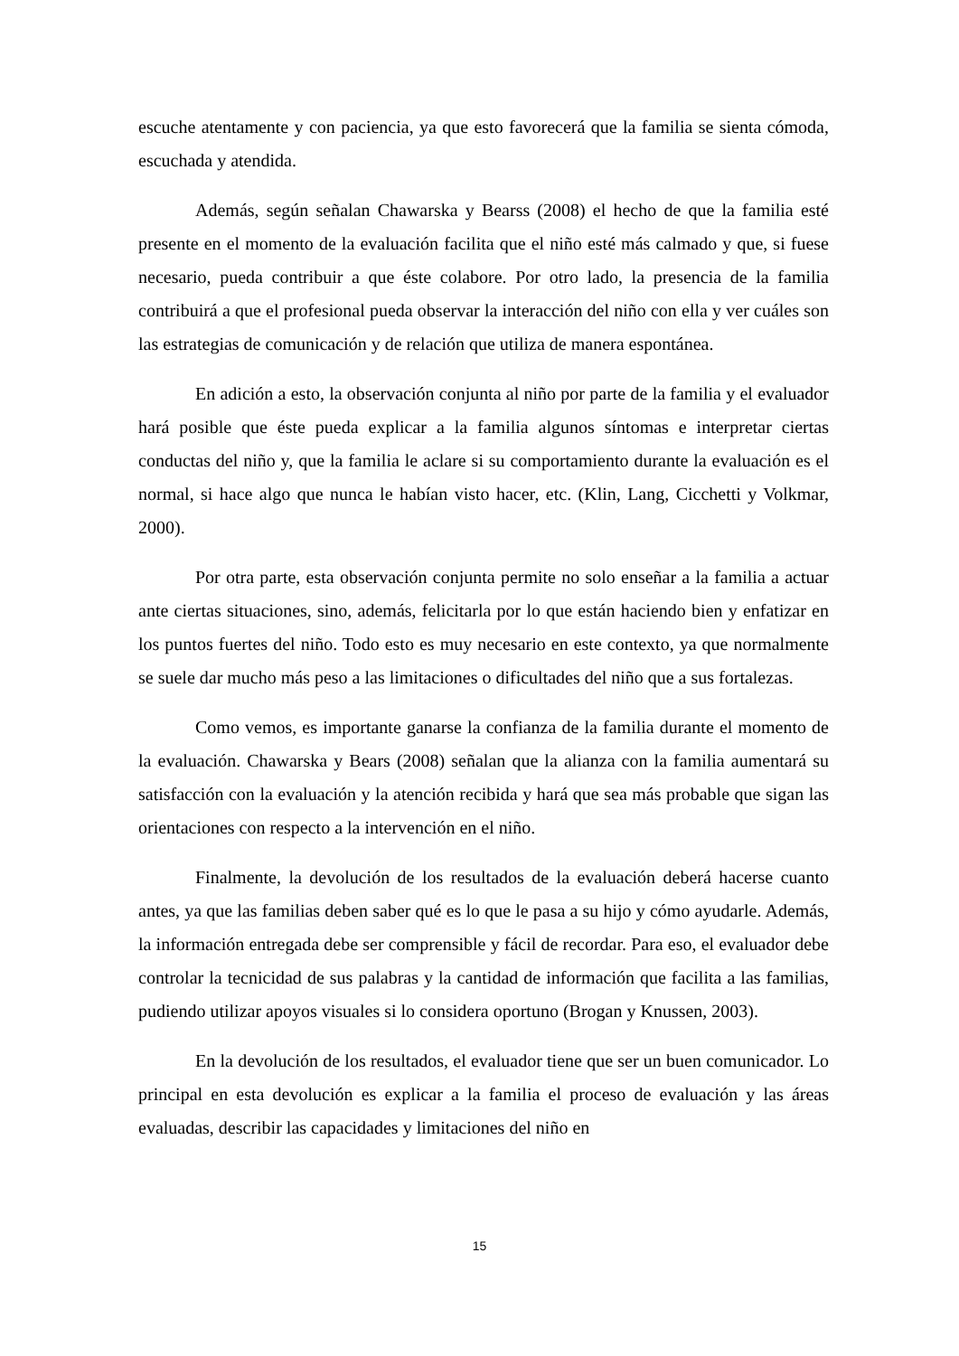escuche atentamente y con paciencia, ya que esto favorecerá que la familia se sienta cómoda, escuchada y atendida.
Además, según señalan Chawarska y Bearss (2008) el hecho de que la familia esté presente en el momento de la evaluación facilita que el niño esté más calmado y que, si fuese necesario, pueda contribuir a que éste colabore. Por otro lado, la presencia de la familia contribuirá a que el profesional pueda observar la interacción del niño con ella y ver cuáles son las estrategias de comunicación y de relación que utiliza de manera espontánea.
En adición a esto, la observación conjunta al niño por parte de la familia y el evaluador hará posible que éste pueda explicar a la familia algunos síntomas e interpretar ciertas conductas del niño y, que la familia le aclare si su comportamiento durante la evaluación es el normal, si hace algo que nunca le habían visto hacer, etc. (Klin, Lang, Cicchetti y Volkmar, 2000).
Por otra parte, esta observación conjunta permite no solo enseñar a la familia a actuar ante ciertas situaciones, sino, además, felicitarla por lo que están haciendo bien y enfatizar en los puntos fuertes del niño. Todo esto es muy necesario en este contexto, ya que normalmente se suele dar mucho más peso a las limitaciones o dificultades del niño que a sus fortalezas.
Como vemos, es importante ganarse la confianza de la familia durante el momento de la evaluación. Chawarska y Bears (2008) señalan que la alianza con la familia aumentará su satisfacción con la evaluación y la atención recibida y hará que sea más probable que sigan las orientaciones con respecto a la intervención en el niño.
Finalmente, la devolución de los resultados de la evaluación deberá hacerse cuanto antes, ya que las familias deben saber qué es lo que le pasa a su hijo y cómo ayudarle. Además, la información entregada debe ser comprensible y fácil de recordar. Para eso, el evaluador debe controlar la tecnicidad de sus palabras y la cantidad de información que facilita a las familias, pudiendo utilizar apoyos visuales si lo considera oportuno (Brogan y Knussen, 2003).
En la devolución de los resultados, el evaluador tiene que ser un buen comunicador. Lo principal en esta devolución es explicar a la familia el proceso de evaluación y las áreas evaluadas, describir las capacidades y limitaciones del niño en
15